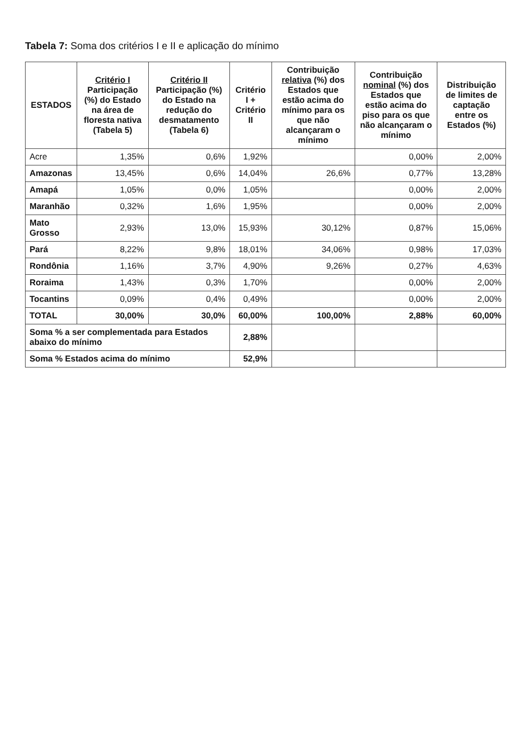Tabela 7: Soma dos critérios I e II e aplicação do mínimo
| ESTADOS | Critério I Participação (%) do Estado na área de floresta nativa (Tabela 5) | Critério II Participação (%) do Estado na redução do desmatamento (Tabela 6) | Critério I + Critério II | Contribuição relativa (%) dos Estados que estão acima do mínimo para os que não alcançaram o mínimo | Contribuição nominal (%) dos Estados que estão acima do piso para os que não alcançaram o mínimo | Distribuição de limites de captação entre os Estados (%) |
| --- | --- | --- | --- | --- | --- | --- |
| Acre | 1,35% | 0,6% | 1,92% | | 0,00% | 2,00% |
| Amazonas | 13,45% | 0,6% | 14,04% | 26,6% | 0,77% | 13,28% |
| Amapá | 1,05% | 0,0% | 1,05% | | 0,00% | 2,00% |
| Maranhão | 0,32% | 1,6% | 1,95% | | 0,00% | 2,00% |
| Mato Grosso | 2,93% | 13,0% | 15,93% | 30,12% | 0,87% | 15,06% |
| Pará | 8,22% | 9,8% | 18,01% | 34,06% | 0,98% | 17,03% |
| Rondônia | 1,16% | 3,7% | 4,90% | 9,26% | 0,27% | 4,63% |
| Roraima | 1,43% | 0,3% | 1,70% | | 0,00% | 2,00% |
| Tocantins | 0,09% | 0,4% | 0,49% | | 0,00% | 2,00% |
| TOTAL | 30,00% | 30,0% | 60,00% | 100,00% | 2,88% | 60,00% |
| Soma % a ser complementada para Estados abaixo do mínimo | | | 2,88% | | | |
| Soma % Estados acima do mínimo | | | 52,9% | | | |